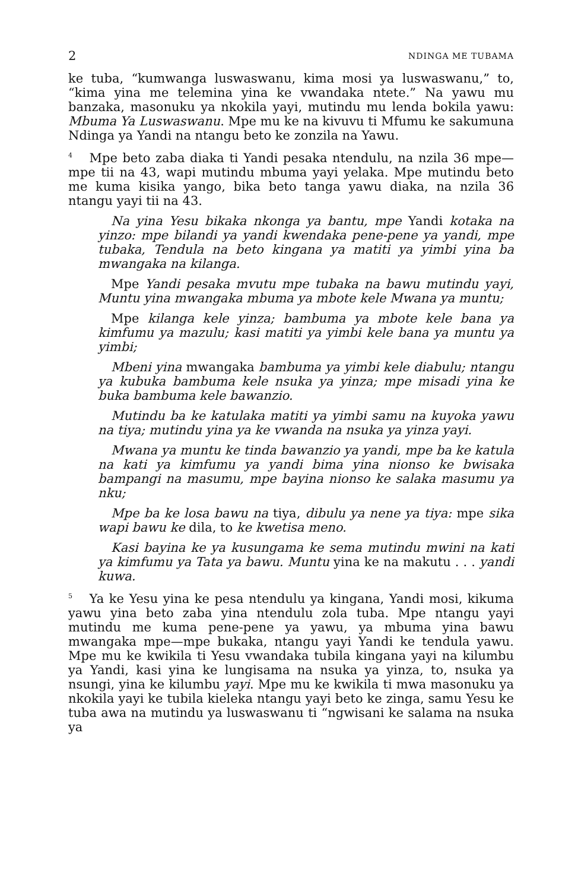2 NDINGA ME TUBAMA
ke tuba, “kumwanga luswaswanu, kima mosi ya luswaswanu,” to, “kima yina me telemina yina ke vwandaka ntete.” Na yawu mu banzaka, masonuku ya nkokila yayi, mutindu mu lenda bokila yawu: Mbuma Ya Luswaswanu. Mpe mu ke na kivuvu ti Mfumu ke sakumuna Ndinga ya Yandi na ntangu beto ke zonzila na Yawu.
<sup>4</sup> Mpe beto zaba diaka ti Yandi pesaka ntendulu, na nzila 36 mpe—mpe tii na 43, wapi mutindu mbuma yayi yelaka. Mpe mutindu beto me kuma kisika yango, bika beto tanga yawu diaka, na nzila 36 ntangu yayi tii na 43.
Na yina Yesu bikaka nkonga ya bantu, mpe Yandi kotaka na yinzo: mpe bilandi ya yandi kwendaka pene-pene ya yandi, mpe tubaka, Tendula na beto kingana ya matiti ya yimbi yina ba mwangaka na kilanga.
Mpe Yandi pesaka mvutu mpe tubaka na bawu mutindu yayi, Muntu yina mwangaka mbuma ya mbote kele Mwana ya muntu;
Mpe kilanga kele yinza; bambuma ya mbote kele bana ya kimfumu ya mazulu; kasi matiti ya yimbi kele bana ya muntu ya yimbi;
Mbeni yina mwangaka bambuma ya yimbi kele diabulu; ntangu ya kubuka bambuma kele nsuka ya yinza; mpe misadi yina ke buka bambuma kele bawanzio.
Mutindu ba ke katulaka matiti ya yimbi samu na kuyoka yawu na tiya; mutindu yina ya ke vwanda na nsuka ya yinza yayi.
Mwana ya muntu ke tinda bawanzio ya yandi, mpe ba ke katula na kati ya kimfumu ya yandi bima yina nionso ke bwisaka bampangi na masumu, mpe bayina nionso ke salaka masumu ya nku;
Mpe ba ke losa bawu na tiya, dibulu ya nene ya tiya: mpe sika wapi bawu ke dila, to ke kwetisa meno.
Kasi bayina ke ya kusungama ke sema mutindu mwini na kati ya kimfumu ya Tata ya bawu. Muntu yina ke na makutu . . . yandi kuwa.
<sup>5</sup> Ya ke Yesu yina ke pesa ntendulu ya kingana, Yandi mosi, kikuma yawu yina beto zaba yina ntendulu zola tuba. Mpe ntangu yayi mutindu me kuma pene-pene ya yawu, ya mbuma yina bawu mwangaka mpe—mpe bukaka, ntangu yayi Yandi ke tendula yawu. Mpe mu ke kwikila ti Yesu vwandaka tubila kingana yayi na kilumbu ya Yandi, kasi yina ke lungisama na nsuka ya yinza, to, nsuka ya nsungi, yina ke kilumbu yayi. Mpe mu ke kwikila ti mwa masonuku ya nkokila yayi ke tubila kieleka ntangu yayi beto ke zinga, samu Yesu ke tuba awa na mutindu ya luswaswanu ti “ngwisani ke salama na nsuka ya